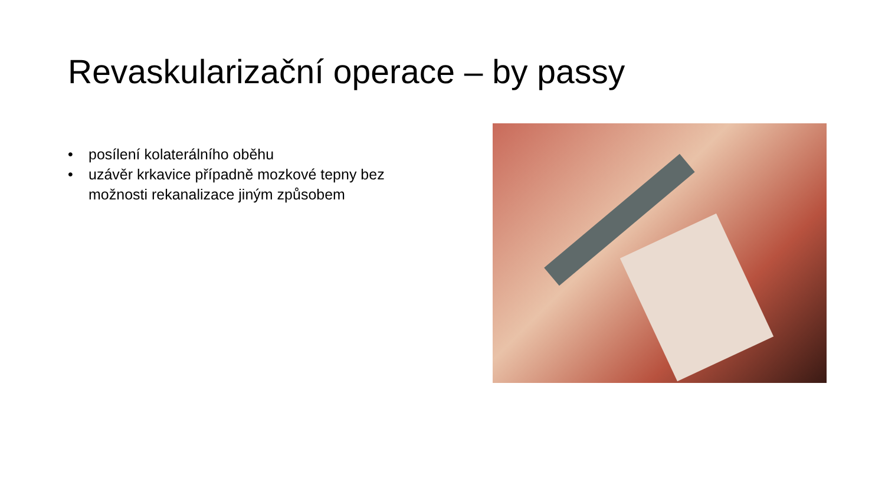Revaskularizační operace – by passy
• posílení kolaterálního oběhu
• uzávěr krkavice případně mozkové tepny bez možnosti rekanalizace jiným způsobem